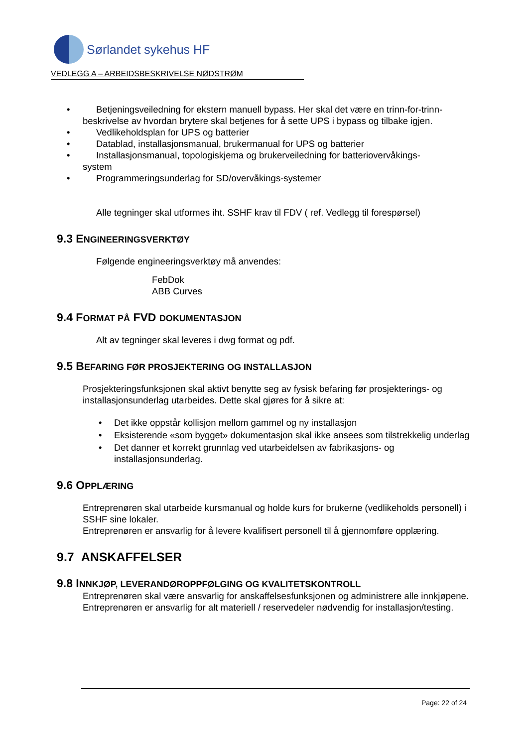Sørlandet sykehus HF
VEDLEGG A – ARBEIDSBESKRIVELSE NØDSTRØM
• Betjeningsveiledning for ekstern manuell bypass. Her skal det være en trinn-for-trinn-
beskrivelse av hvordan brytere skal betjenes for å sette UPS i bypass og tilbake igjen.
• Vedlikeholdsplan for UPS og batterier
• Datablad, installasjonsmanual, brukermanual for UPS og batterier
• Installasjonsmanual, topologiskjema og brukerveiledning for batteriovervåkings-
system
• Programmeringsunderlag for SD/overvåkings-systemer
Alle tegninger skal utformes iht. SSHF krav til FDV ( ref. Vedlegg til forespørsel)
9.3 ENGINEERINGSVERKTØY
Følgende engineeringsverktøy må anvendes:
FebDok
ABB Curves
9.4 FORMAT PÅ FVD DOKUMENTASJON
Alt av tegninger skal leveres i dwg format og pdf.
9.5 BEFARING FØR PROSJEKTERING OG INSTALLASJON
Prosjekteringsfunksjonen skal aktivt benytte seg av fysisk befaring før prosjekterings- og installasjonsunderlag utarbeides. Dette skal gjøres for å sikre at:
• Det ikke oppstår kollisjon mellom gammel og ny installasjon
• Eksisterende «som bygget» dokumentasjon skal ikke ansees som tilstrekkelig underlag
• Det danner et korrekt grunnlag ved utarbeidelsen av fabrikasjons- og installasjonsunderlag.
9.6 OPPLÆRING
Entreprenøren skal utarbeide kursmanual og holde kurs for brukerne (vedlikeholds personell) i SSHF sine lokaler.
Entreprenøren er ansvarlig for å levere kvalifisert personell til å gjennomføre opplæring.
9.7 ANSKAFFELSER
9.8 INNKJØP, LEVERANDØROPPFØLGING OG KVALITETSKONTROLL
Entreprenøren skal være ansvarlig for anskaffelsesfunksjonen og administrere alle innkjøpene.
Entreprenøren er ansvarlig for alt materiell / reservedeler nødvendig for installasjon/testing.
Page: 22 of 24